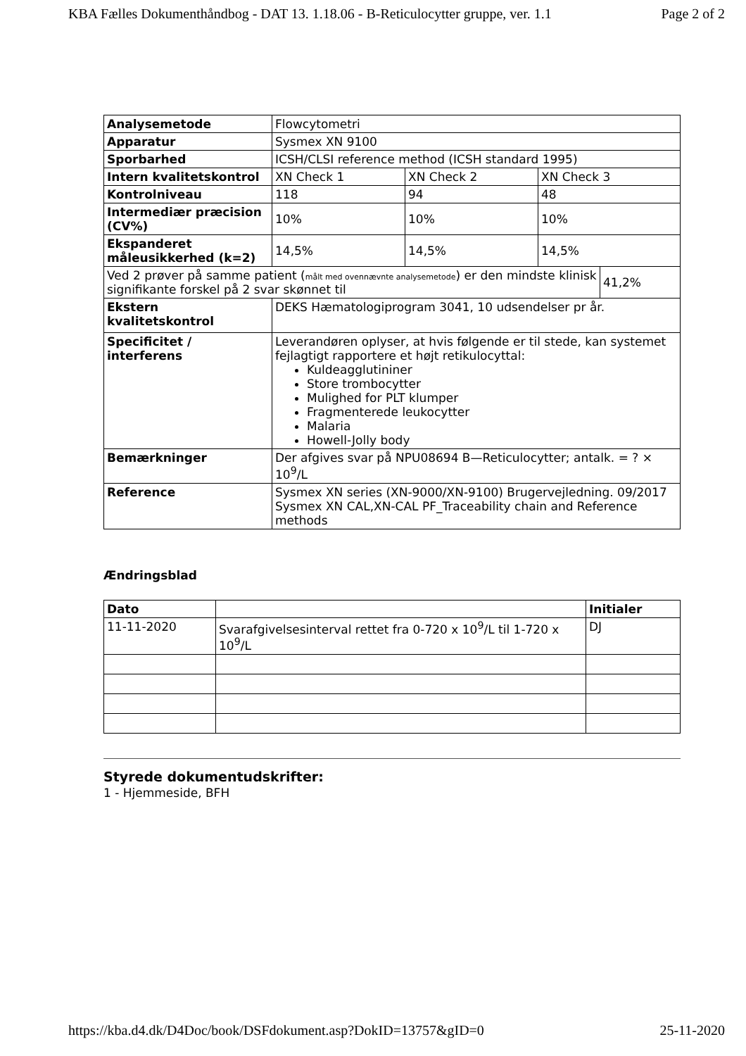KBA Fælles Dokumenthåndbog - DAT 13. 1.18.06 - B-Reticulocytter gruppe, ver. 1.1 Page 2 of 2
| Analysemetode | Flowcytometri | | | |
| Apparatur | Sysmex XN 9100 | | | |
| Sporbarhed | ICSH/CLSI reference method (ICSH standard 1995) | | | |
| Intern kvalitetskontrol | XN Check 1 | XN Check 2 | XN Check 3 | |
| Kontrolniveau | 118 | 94 | 48 | |
| Intermediær præcision (CV%) | 10% | 10% | 10% | |
| Ekspanderet måleusikkerhed (k=2) | 14,5% | 14,5% | 14,5% | |
| Ved 2 prøver på samme patient ( målt med ovennævnte analysemetode ) er den mindste klinisk signifikante forskel på 2 svar skønnet til | | | | 41,2% |
| Ekstern kvalitetskontrol | DEKS Hæmatologiprogram 3041, 10 udsendelser pr år. | | | |
| Specificitet / interferens | Leverandøren oplyser, at hvis følgende er til stede, kan systemet fejlagtigt rapportere et højt retikulocyttal: Kuldeagglutininer Store trombocytter Mulighed for PLT klumper Fragmenterede leukocytter Malaria Howell-Jolly body | | | |
| Bemærkninger | Der afgives svar på NPU08694 B—Reticulocytter; antalk. = ? × 10<sup>9</sup>/L | | | |
| Reference | Sysmex XN series (XN-9000/XN-9100) Brugervejledning. 09/2017 Sysmex XN CAL,XN-CAL PF_Traceability chain and Reference methods | | | |
Ændringsblad
| Dato | | Initialer |
| --- | --- | --- |
| 11-11-2020 | Svarafgivelsesinterval rettet fra 0-720 x 10<sup>9</sup>/L til 1-720 x 10<sup>9</sup>/L | DJ |
Styrede dokumentudskrifter:
1 - Hjemmeside, BFH
https://kba.d4.dk/D4Doc/book/DSFdokument.asp?DokID=13757&gID=0 25-11-2020